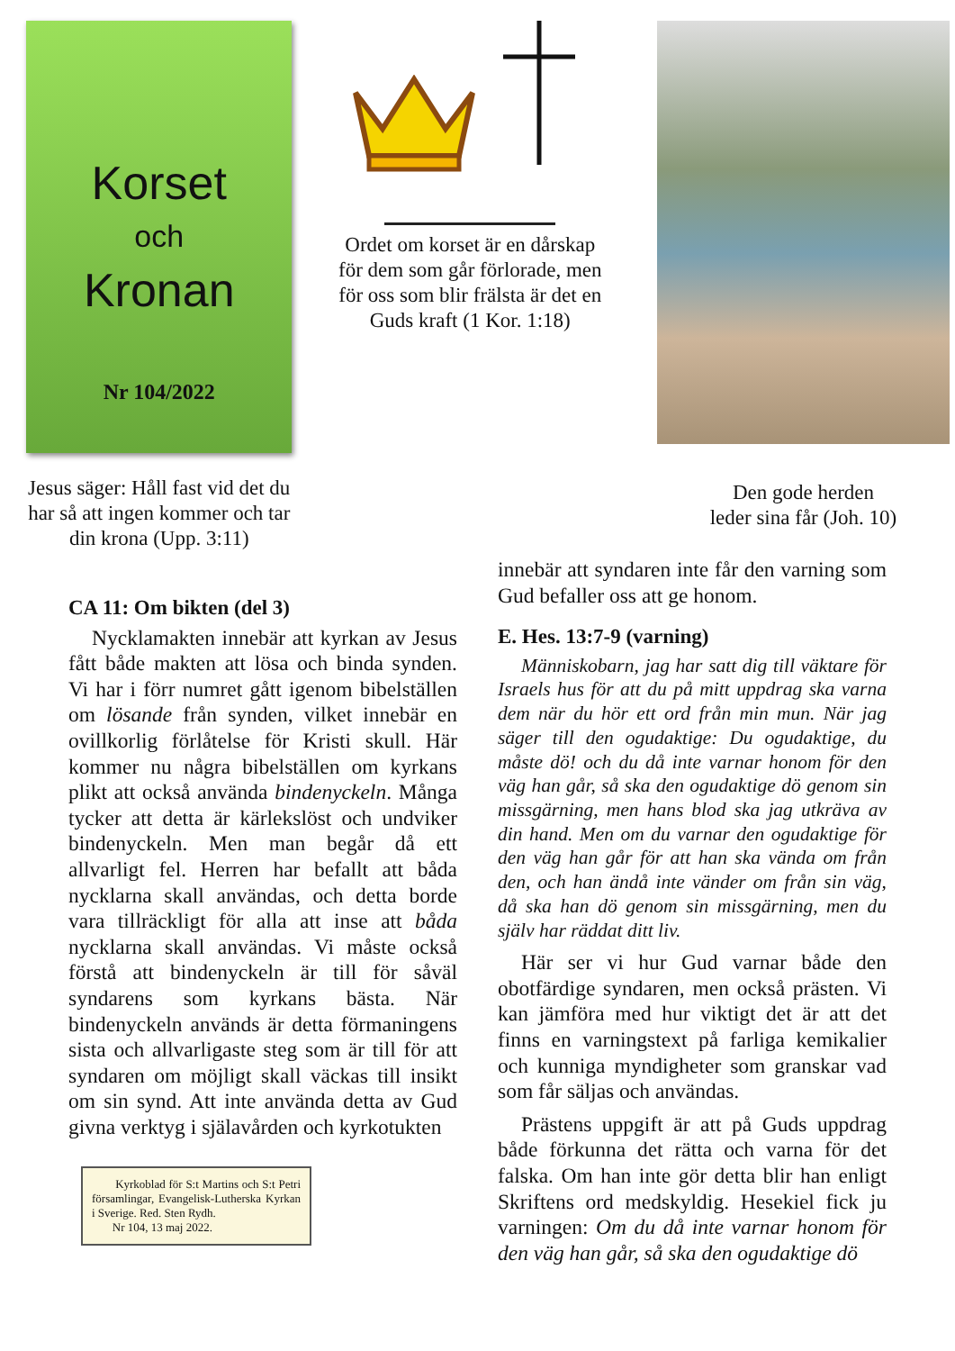Korset
och
Kronan
Nr 104/2022
Jesus säger: Håll fast vid det du har så att ingen kommer och tar din krona (Upp. 3:11)
Ordet om korset är en dårskap för dem som går förlorade, men för oss som blir frälsta är det en Guds kraft (1 Kor. 1:18)
Den gode herden
leder sina får (Joh. 10)
CA 11: Om bikten (del 3)
Nycklamakten innebär att kyrkan av Jesus fått både makten att lösa och binda synden. Vi har i förr numret gått igenom bibelställen om lösande från synden, vilket innebär en ovillkorlig förlåtelse för Kristi skull. Här kommer nu några bibelställen om kyrkans plikt att också använda bindenyckeln. Många tycker att detta är kärlekslöst och undviker bindenyckeln. Men man begår då ett allvarligt fel. Herren har befallt att båda nycklarna skall användas, och detta borde vara tillräckligt för alla att inse att båda nycklarna skall användas. Vi måste också förstå att bindenyckeln är till för såväl syndarens som kyrkans bästa. När bindenyckeln används är detta förmaningens sista och allvarligaste steg som är till för att syndaren om möjligt skall väckas till insikt om sin synd. Att inte använda detta av Gud givna verktyg i själavården och kyrkotukten
Kyrkoblad för S:t Martins och S:t Petri församlingar, Evangelisk-Lutherska Kyrkan i Sverige. Red. Sten Rydh.
Nr 104, 13 maj 2022.
innebär att syndaren inte får den varning som Gud befaller oss att ge honom.
E. Hes. 13:7-9 (varning)
Människobarn, jag har satt dig till väktare för Israels hus för att du på mitt uppdrag ska varna dem när du hör ett ord från min mun. När jag säger till den ogudaktige: Du ogudaktige, du måste dö! och du då inte varnar honom för den väg han går, så ska den ogudaktige dö genom sin missgärning, men hans blod ska jag utkräva av din hand. Men om du varnar den ogudaktige för den väg han går för att han ska vända om från den, och han ändå inte vänder om från sin väg, då ska han dö genom sin missgärning, men du själv har räddat ditt liv.
Här ser vi hur Gud varnar både den obotfärdige syndaren, men också prästen. Vi kan jämföra med hur viktigt det är att det finns en varningstext på farliga kemikalier och kunniga myndigheter som granskar vad som får säljas och användas.
Prästens uppgift är att på Guds uppdrag både förkunna det rätta och varna för det falska. Om han inte gör detta blir han enligt Skriftens ord medskyldig. Hesekiel fick ju varningen: Om du då inte varnar honom för den väg han går, så ska den ogudaktige dö